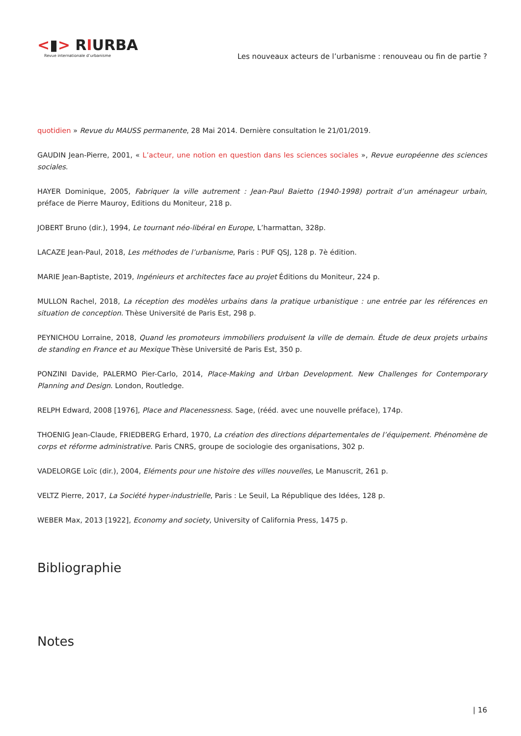<▮> RIURBA
Revue internationale d’urbanisme
Les nouveaux acteurs de l’urbanisme : renouveau ou fin de partie ?
quotidien » Revue du MAUSS permanente, 28 Mai 2014. Dernière consultation le 21/01/2019.
GAUDIN Jean-Pierre, 2001, « L’acteur, une notion en question dans les sciences sociales », Revue européenne des sciences sociales.
HAYER Dominique, 2005, Fabriquer la ville autrement : Jean-Paul Baietto (1940-1998) portrait d’un aménageur urbain, préface de Pierre Mauroy, Editions du Moniteur, 218 p.
JOBERT Bruno (dir.), 1994, Le tournant néo-libéral en Europe, L’harmattan, 328p.
LACAZE Jean-Paul, 2018, Les méthodes de l’urbanisme, Paris : PUF QSJ, 128 p. 7è édition.
MARIE Jean-Baptiste, 2019, Ingénieurs et architectes face au projet Éditions du Moniteur, 224 p.
MULLON Rachel, 2018, La réception des modèles urbains dans la pratique urbanistique : une entrée par les références en situation de conception. Thèse Université de Paris Est, 298 p.
PEYNICHOU Lorraine, 2018, Quand les promoteurs immobiliers produisent la ville de demain. Étude de deux projets urbains de standing en France et au Mexique Thèse Université de Paris Est, 350 p.
PONZINI Davide, PALERMO Pier-Carlo, 2014, Place-Making and Urban Development. New Challenges for Contemporary Planning and Design. London, Routledge.
RELPH Edward, 2008 [1976], Place and Placenessness. Sage, (rééd. avec une nouvelle préface), 174p.
THOENIG Jean-Claude, FRIEDBERG Erhard, 1970, La création des directions départementales de l’équipement. Phénomène de corps et réforme administrative. Paris CNRS, groupe de sociologie des organisations, 302 p.
VADELORGE Loïc (dir.), 2004, Eléments pour une histoire des villes nouvelles, Le Manuscrit, 261 p.
VELTZ Pierre, 2017, La Société hyper-industrielle, Paris : Le Seuil, La République des Idées, 128 p.
WEBER Max, 2013 [1922], Economy and society, University of California Press, 1475 p.
Bibliographie
Notes
| 16